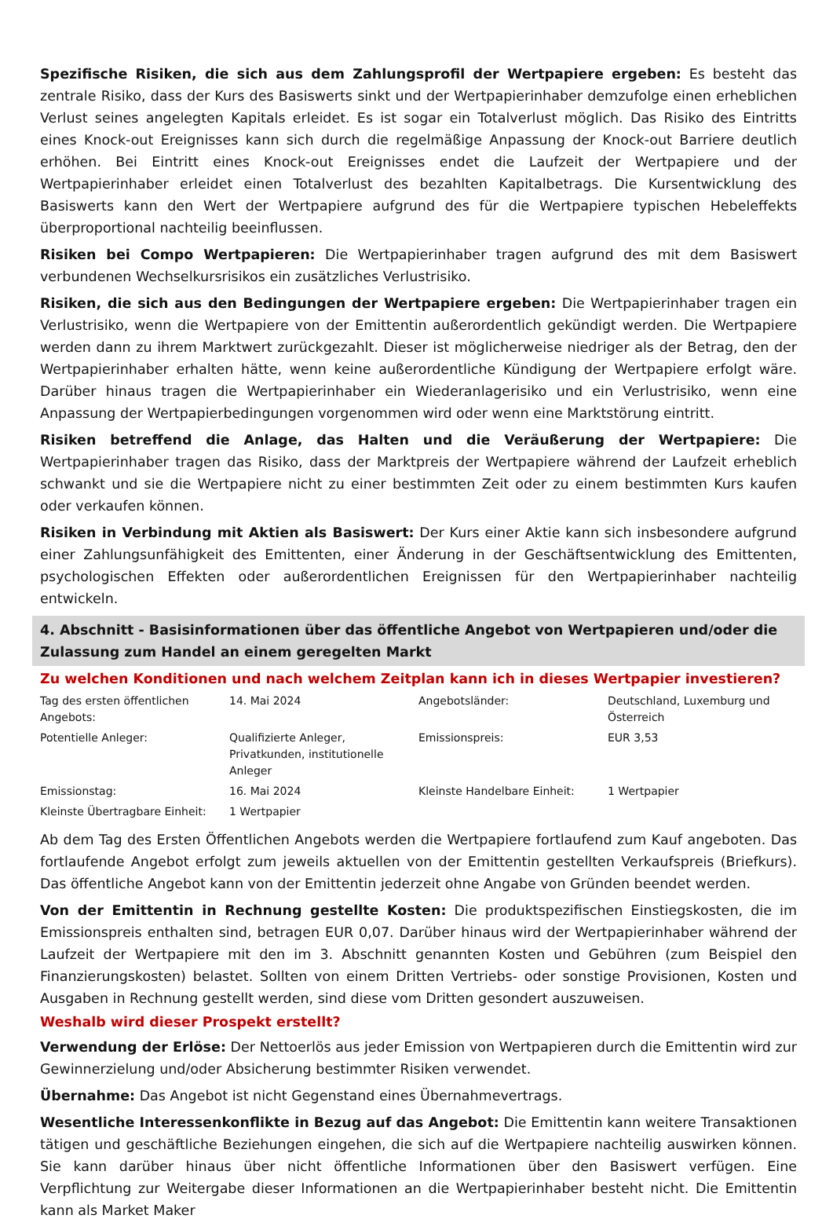Spezifische Risiken, die sich aus dem Zahlungsprofil der Wertpapiere ergeben: Es besteht das zentrale Risiko, dass der Kurs des Basiswerts sinkt und der Wertpapierinhaber demzufolge einen erheblichen Verlust seines angelegten Kapitals erleidet. Es ist sogar ein Totalverlust möglich. Das Risiko des Eintritts eines Knock-out Ereignisses kann sich durch die regelmäßige Anpassung der Knock-out Barriere deutlich erhöhen. Bei Eintritt eines Knock-out Ereignisses endet die Laufzeit der Wertpapiere und der Wertpapierinhaber erleidet einen Totalverlust des bezahlten Kapitalbetrags. Die Kursentwicklung des Basiswerts kann den Wert der Wertpapiere aufgrund des für die Wertpapiere typischen Hebeleffekts überproportional nachteilig beeinflussen.
Risiken bei Compo Wertpapieren: Die Wertpapierinhaber tragen aufgrund des mit dem Basiswert verbundenen Wechselkursrisikos ein zusätzliches Verlustrisiko.
Risiken, die sich aus den Bedingungen der Wertpapiere ergeben: Die Wertpapierinhaber tragen ein Verlustrisiko, wenn die Wertpapiere von der Emittentin außerordentlich gekündigt werden. Die Wertpapiere werden dann zu ihrem Marktwert zurückgezahlt. Dieser ist möglicherweise niedriger als der Betrag, den der Wertpapierinhaber erhalten hätte, wenn keine außerordentliche Kündigung der Wertpapiere erfolgt wäre. Darüber hinaus tragen die Wertpapierinhaber ein Wiederanlagerisiko und ein Verlustrisiko, wenn eine Anpassung der Wertpapierbedingungen vorgenommen wird oder wenn eine Marktstörung eintritt.
Risiken betreffend die Anlage, das Halten und die Veräußerung der Wertpapiere: Die Wertpapierinhaber tragen das Risiko, dass der Marktpreis der Wertpapiere während der Laufzeit erheblich schwankt und sie die Wertpapiere nicht zu einer bestimmten Zeit oder zu einem bestimmten Kurs kaufen oder verkaufen können.
Risiken in Verbindung mit Aktien als Basiswert: Der Kurs einer Aktie kann sich insbesondere aufgrund einer Zahlungsunfähigkeit des Emittenten, einer Änderung in der Geschäftsentwicklung des Emittenten, psychologischen Effekten oder außerordentlichen Ereignissen für den Wertpapierinhaber nachteilig entwickeln.
4. Abschnitt - Basisinformationen über das öffentliche Angebot von Wertpapieren und/oder die Zulassung zum Handel an einem geregelten Markt
Zu welchen Konditionen und nach welchem Zeitplan kann ich in dieses Wertpapier investieren?
| Tag des ersten öffentlichen Angebots: | 14. Mai 2024 | Angebotsländer: | Deutschland, Luxemburg und Österreich |
| Potentielle Anleger: | Qualifizierte Anleger, Privatkunden, institutionelle Anleger | Emissionspreis: | EUR 3,53 |
| Emissionstag: | 16. Mai 2024 | Kleinste Handelbare Einheit: | 1 Wertpapier |
| Kleinste Übertragbare Einheit: | 1 Wertpapier | | |
Ab dem Tag des Ersten Öffentlichen Angebots werden die Wertpapiere fortlaufend zum Kauf angeboten. Das fortlaufende Angebot erfolgt zum jeweils aktuellen von der Emittentin gestellten Verkaufspreis (Briefkurs). Das öffentliche Angebot kann von der Emittentin jederzeit ohne Angabe von Gründen beendet werden.
Von der Emittentin in Rechnung gestellte Kosten: Die produktspezifischen Einstiegskosten, die im Emissionspreis enthalten sind, betragen EUR 0,07. Darüber hinaus wird der Wertpapierinhaber während der Laufzeit der Wertpapiere mit den im 3. Abschnitt genannten Kosten und Gebühren (zum Beispiel den Finanzierungskosten) belastet. Sollten von einem Dritten Vertriebs- oder sonstige Provisionen, Kosten und Ausgaben in Rechnung gestellt werden, sind diese vom Dritten gesondert auszuweisen.
Weshalb wird dieser Prospekt erstellt?
Verwendung der Erlöse: Der Nettoerlös aus jeder Emission von Wertpapieren durch die Emittentin wird zur Gewinnerzielung und/oder Absicherung bestimmter Risiken verwendet.
Übernahme: Das Angebot ist nicht Gegenstand eines Übernahmevertrags.
Wesentliche Interessenkonflikte in Bezug auf das Angebot: Die Emittentin kann weitere Transaktionen tätigen und geschäftliche Beziehungen eingehen, die sich auf die Wertpapiere nachteilig auswirken können. Sie kann darüber hinaus über nicht öffentliche Informationen über den Basiswert verfügen. Eine Verpflichtung zur Weitergabe dieser Informationen an die Wertpapierinhaber besteht nicht. Die Emittentin kann als Market Maker